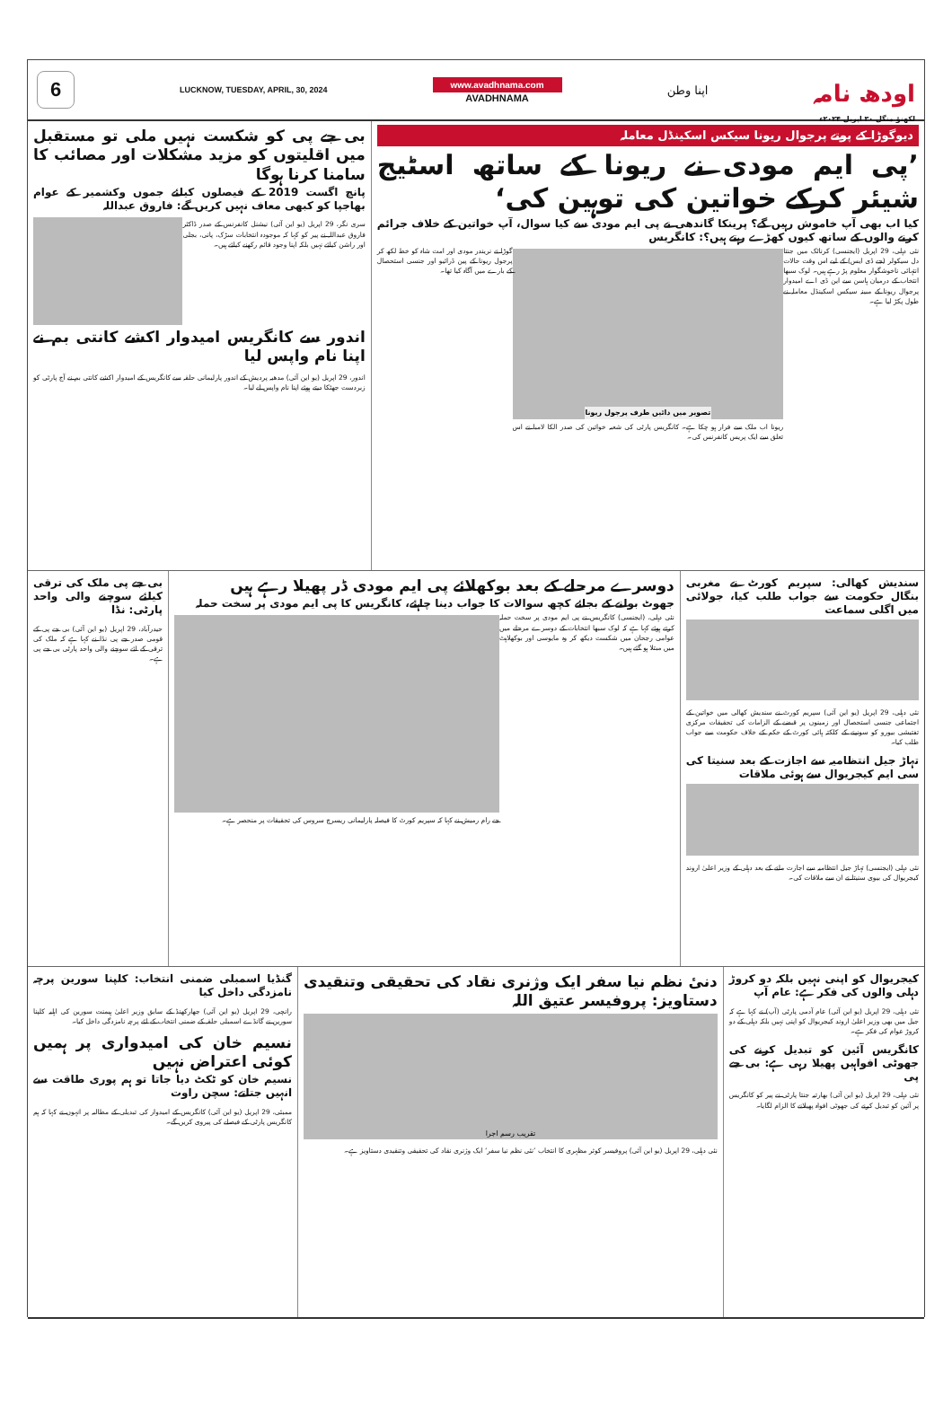6
LUCKNOW, TUESDAY, APRIL, 30, 2024
www.avadhnama.com
AVADHNAMA
اپنا وطن
اودھ نامہ
لکھنؤ منگل ۳۰ اپریل ۲۰۲۴ء
دیوگوڑا کے پوتے پرجوال ریونا سیکس اسکینڈل معاملہ
’پی ایم مودی نے ریونا کے ساتھ اسٹیج شیئر کرکے خواتین کی توہین کی‘
کیا اب بھی آپ خاموش رہیں گے؟ پرینکا گاندھی نے پی ایم مودی سے کیا سوال، آپ خواتین کے خلاف جرائم کرنے والوں کے ساتھ کیوں کھڑے رہتے ہیں؟: کانگریس
نئی دہلی، 29 اپریل (ایجنسی) کرناٹک میں جنتا دل سیکولر (جے ڈی ایس) کے لیے اس وقت حالات انتہائی ناخوشگوار معلوم پڑ رہے ہیں۔ لوک سبھا انتخاب کے درمیان ہاسن سے این ڈی اے امیدوار پرجوال ریونا کے مبینہ سیکس اسکینڈل معاملہ نے طول پکڑ لیا ہے۔
تصویر میں دائیں طرف پرجول ریونا
ریونا اب ملک سے فرار ہو چکا ہے۔ کانگریس پارٹی کی شعبہ خواتین کی صدر الکا لامبا نے اس تعلق سے ایک پریس کانفرنس کی۔
گوڑا نے نریندر مودی اور امت شاہ کو خط لکھ کر پرجول ریونا کے پین ڈرائیو اور جنسی استحصال کے بارے میں آگاہ کیا تھا۔
بی جے پی کو شکست نہیں ملی تو مستقبل میں اقلیتوں کو مزید مشکلات اور مصائب کا سامنا کرنا ہوگا
پانچ اگست 2019 کے فیصلوں کیلئے جموں وکشمیر کے عوام بھاجپا کو کبھی معاف نہیں کریں گے: فاروق عبداللہ
سری نگر، 29 اپریل (یو این آئی) نیشنل کانفرنس کے صدر ڈاکٹر فاروق عبداللہ نے پیر کو کہا کہ موجودہ انتخابات سڑک، پانی، بجلی اور راشن کیلئے نہیں بلکہ اپنا وجود قائم رکھنے کیلئے ہیں۔
اندور سے کانگریس امیدوار اکشے کانتی بم نے اپنا نام واپس لیا
اندور، 29 اپریل (یو این آئی) مدھیہ پردیش کے اندور پارلیمانی حلقہ سے کانگریس کے امیدوار اکشے کانتی بم نے آج پارٹی کو زبردست جھٹکا دیتے ہوئے اپنا نام واپس لے لیا۔
سندیش کھالی: سپریم کورٹ نے مغربی بنگال حکومت سے جواب طلب کیا، جولائی میں اگلی سماعت
نئی دہلی، 29 اپریل (یو این آئی) سپریم کورٹ نے سندیش کھالی میں خواتین کے اجتماعی جنسی استحصال اور زمینوں پر قبضے کے الزامات کی تحقیقات مرکزی تفتیشی بیورو کو سونپنے کے کلکتہ ہائی کورٹ کے حکم کے خلاف حکومت سے جواب طلب کیا۔
تہاڑ جیل انتظامیہ سے اجازت کے بعد سنیتا کی سی ایم کیجریوال سے ہوئی ملاقات
نئی دہلی (ایجنسی) تہاڑ جیل انتظامیہ سے اجازت ملنے کے بعد دہلی کے وزیر اعلیٰ اروند کیجریوال کی بیوی سنیتا نے ان سے ملاقات کی۔
دوسرے مرحلے کے بعد بوکھلائے پی ایم مودی ڈر پھیلا رہے ہیں
جھوٹ بولنے کے بجائے کچھ سوالات کا جواب دینا چاہئے، کانگریس کا پی ایم مودی پر سخت حملہ
نئی دہلی، (ایجنسی) کانگریس نے پی ایم مودی پر سخت حملہ کرتے ہوئے کہا ہے کہ لوک سبھا انتخابات کے دوسرے مرحلے میں عوامی رجحان میں شکست دیکھ کر وہ مایوسی اور بوکھلاہٹ میں مبتلا ہو گئے ہیں۔
جے رام رمیش نے کہا کہ سپریم کورٹ کا فیصلہ پارلیمانی ریسرچ سروس کی تحقیقات پر منحصر ہے۔
بی جے پی ملک کی ترقی کیلئے سوچنے والی واحد پارٹی: نڈا
حیدرآباد، 29 اپریل (یو این آئی) بی جے پی کے قومی صدر جے پی نڈا نے کہا ہے کہ ملک کی ترقی کے لئے سوچنے والی واحد پارٹی بی جے پی ہے۔
کیجریوال کو اپنی نہیں بلکہ دو کروڑ دہلی والوں کی فکر ہے: عام آپ
نئی دہلی، 29 اپریل (یو این آئی) عام آدمی پارٹی (آپ) نے کہا ہے کہ جیل میں بھی وزیر اعلیٰ اروند کیجریوال کو اپنی نہیں بلکہ دہلی کے دو کروڑ عوام کی فکر ہے۔
کانگریس آئین کو تبدیل کرنے کی جھوٹی افواہیں پھیلا رہی ہے: بی جے پی
نئی دہلی، 29 اپریل (یو این آئی) بھارتیہ جنتا پارٹی نے پیر کو کانگریس پر آئین کو تبدیل کرنے کی جھوٹی افواہ پھیلانے کا الزام لگایا۔
دنیٔ نظم نیا سفر ایک وژنری نقاد کی تحقیقی وتنقیدی دستاویز: پروفیسر عتیق اللہ
تقریب رسم اجرا
نئی دہلی، 29 اپریل (یو این آئی) پروفیسر کوثر مظہری کا انتخاب ’نئی نظم نیا سفر‘ ایک وژنری نقاد کی تحقیقی وتنقیدی دستاویز ہے۔
گنڈیا اسمبلی ضمنی انتخاب: کلپنا سورین پرچہ نامزدگی داخل کیا
رانچی، 29 اپریل (یو این آئی) جھارکھنڈ کے سابق وزیر اعلیٰ ہیمنت سورین کی اہلیہ کلپنا سورین نے گانڈے اسمبلی حلقہ کے ضمنی انتخاب کے لئے پرچہ نامزدگی داخل کیا۔
نسیم خان کی امیدواری پر ہمیں کوئی اعتراض نہیں
نسیم خان کو ٹکٹ دیا جاتا تو ہم پوری طاقت سے انہیں جتاتے: سچن راوت
ممبئی، 29 اپریل (یو این آئی) کانگریس کے امیدوار کی تبدیلی کے مطالبہ پر انہوں نے کہا کہ ہم کانگریس پارٹی کے فیصلے کی پیروی کریں گے۔